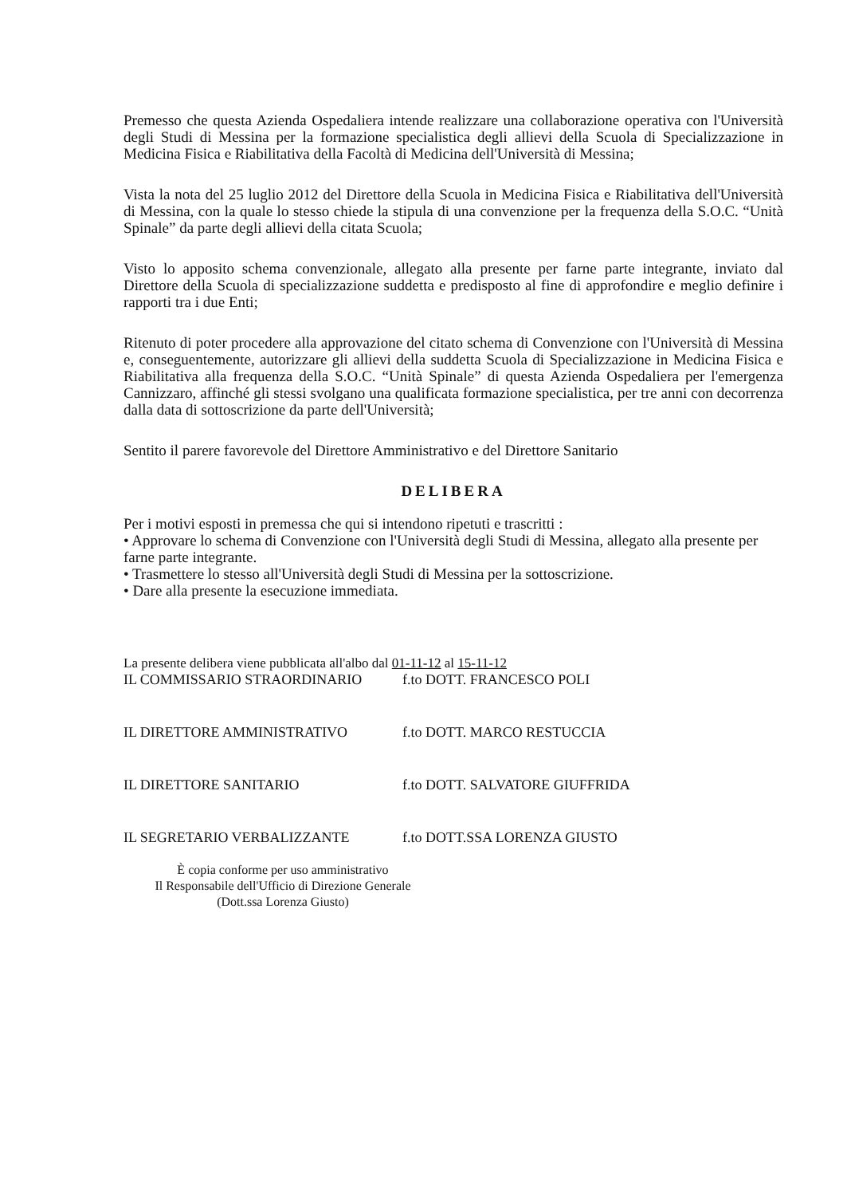Premesso che questa Azienda Ospedaliera intende realizzare una collaborazione operativa con l'Università degli Studi di Messina per la formazione specialistica degli allievi della Scuola di Specializzazione in Medicina Fisica e Riabilitativa della Facoltà di Medicina dell'Università di Messina;
Vista la nota del 25 luglio 2012 del Direttore della Scuola in Medicina Fisica e Riabilitativa dell'Università di Messina, con la quale lo stesso chiede la stipula di una convenzione per la frequenza della S.O.C. “Unità Spinale” da parte degli allievi della citata Scuola;
Visto lo apposito schema convenzionale, allegato alla presente per farne parte integrante, inviato dal Direttore della Scuola di specializzazione suddetta e predisposto al fine di approfondire e meglio definire i rapporti tra i due Enti;
Ritenuto di poter procedere alla approvazione del citato schema di Convenzione con l'Università di Messina e, conseguentemente, autorizzare gli allievi della suddetta Scuola di Specializzazione in Medicina Fisica e Riabilitativa alla frequenza della S.O.C. “Unità Spinale” di questa Azienda Ospedaliera per l'emergenza Cannizzaro, affinché gli stessi svolgano una qualificata formazione specialistica, per tre anni con decorrenza dalla data di sottoscrizione da parte dell'Università;
Sentito il parere favorevole del Direttore Amministrativo e del Direttore Sanitario
DELIBERA
Per i motivi esposti in premessa che qui si intendono ripetuti e trascritti :
• Approvare lo schema di Convenzione con l'Università degli Studi di Messina, allegato alla presente per farne parte integrante.
• Trasmettere lo stesso all'Università degli Studi di Messina per la sottoscrizione.
• Dare alla presente la esecuzione immediata.
La presente delibera viene pubblicata all'albo dal 01-11-12 al 15-11-12
IL COMMISSARIO STRAORDINARIO f.to DOTT. FRANCESCO POLI
IL DIRETTORE AMMINISTRATIVO f.to DOTT. MARCO RESTUCCIA
IL DIRETTORE SANITARIO f.to DOTT. SALVATORE GIUFFRIDA
IL SEGRETARIO VERBALIZZANTE f.to DOTT.SSA LORENZA GIUSTO
È copia conforme per uso amministrativo
Il Responsabile dell'Ufficio di Direzione Generale
(Dott.ssa Lorenza Giusto)